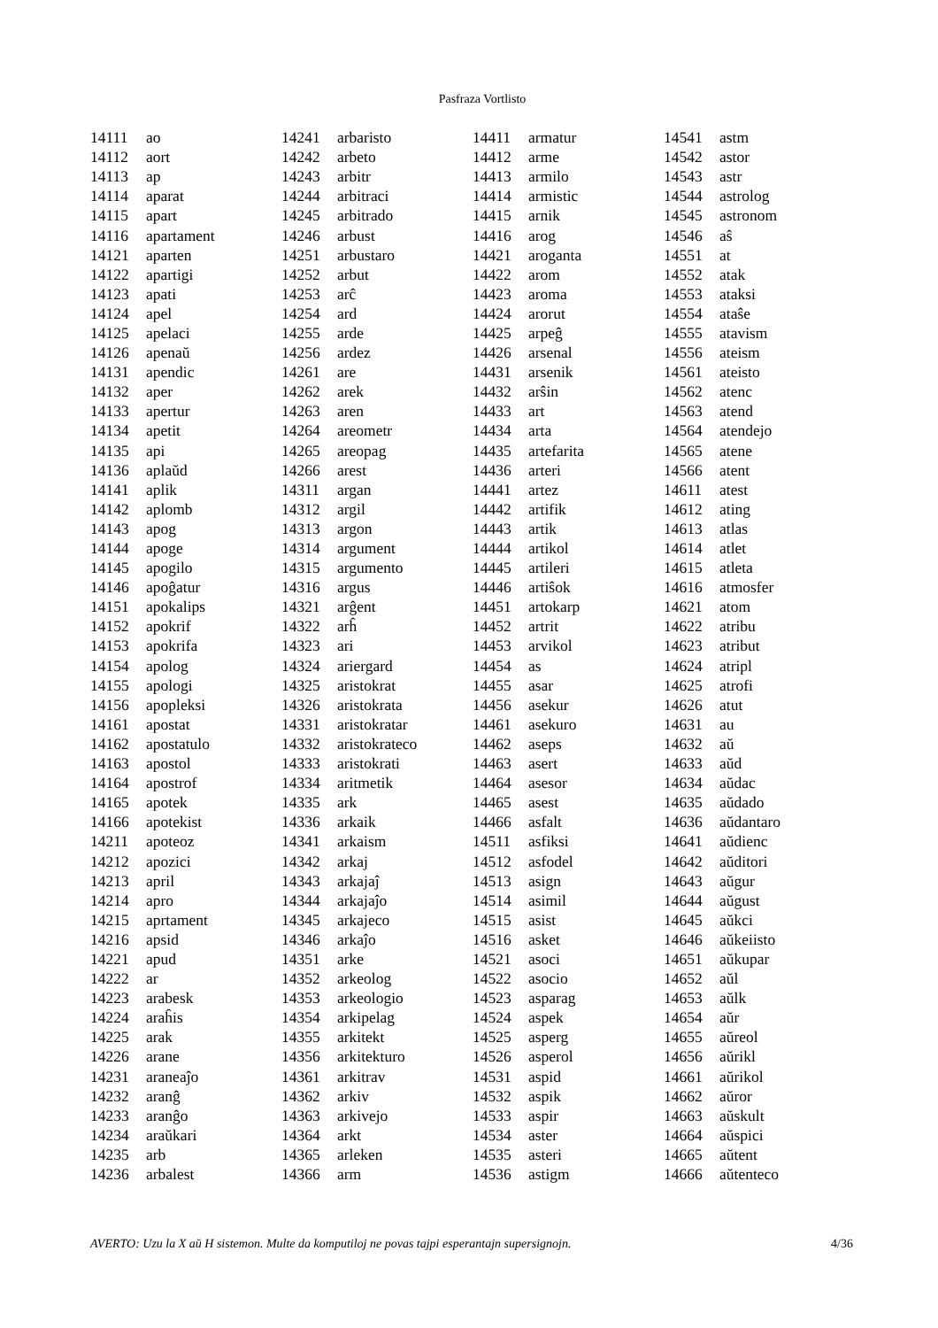Pasfraza Vortlisto
| 14111 | ao |
| 14112 | aort |
| 14113 | ap |
| 14114 | aparat |
| 14115 | apart |
| 14116 | apartament |
| 14121 | aparten |
| 14122 | apartigi |
| 14123 | apati |
| 14124 | apel |
| 14125 | apelaci |
| 14126 | apenaŭ |
| 14131 | apendic |
| 14132 | aper |
| 14133 | apertur |
| 14134 | apetit |
| 14135 | api |
| 14136 | aplaŭd |
| 14141 | aplik |
| 14142 | aplomb |
| 14143 | apog |
| 14144 | apoge |
| 14145 | apogilo |
| 14146 | apoĝatur |
| 14151 | apokalips |
| 14152 | apokrif |
| 14153 | apokrifa |
| 14154 | apolog |
| 14155 | apologi |
| 14156 | apopleksi |
| 14161 | apostat |
| 14162 | apostatulo |
| 14163 | apostol |
| 14164 | apostrof |
| 14165 | apotek |
| 14166 | apotekist |
| 14211 | apoteoz |
| 14212 | apozici |
| 14213 | april |
| 14214 | apro |
| 14215 | aprtament |
| 14216 | apsid |
| 14221 | apud |
| 14222 | ar |
| 14223 | arabesk |
| 14224 | araĥis |
| 14225 | arak |
| 14226 | arane |
| 14231 | araneaĵo |
| 14232 | aranĝ |
| 14233 | aranĝo |
| 14234 | araŭkari |
| 14235 | arb |
| 14236 | arbalest |
| 14241 | arbaristo |
| 14242 | arbeto |
| 14243 | arbitr |
| 14244 | arbitraci |
| 14245 | arbitrado |
| 14246 | arbust |
| 14251 | arbustaro |
| 14252 | arbut |
| 14253 | arĉ |
| 14254 | ard |
| 14255 | arde |
| 14256 | ardez |
| 14261 | are |
| 14262 | arek |
| 14263 | aren |
| 14264 | areometr |
| 14265 | areopag |
| 14266 | arest |
| 14311 | argan |
| 14312 | argil |
| 14313 | argon |
| 14314 | argument |
| 14315 | argumento |
| 14316 | argus |
| 14321 | arĝent |
| 14322 | arĥ |
| 14323 | ari |
| 14324 | ariergard |
| 14325 | aristokrat |
| 14326 | aristokrata |
| 14331 | aristokratar |
| 14332 | aristokrateco |
| 14333 | aristokrati |
| 14334 | aritmetik |
| 14335 | ark |
| 14336 | arkaik |
| 14341 | arkaism |
| 14342 | arkaj |
| 14343 | arkajaĵ |
| 14344 | arkajaĵo |
| 14345 | arkajeco |
| 14346 | arkaĵo |
| 14351 | arke |
| 14352 | arkeolog |
| 14353 | arkeologio |
| 14354 | arkipelag |
| 14355 | arkitekt |
| 14356 | arkitekturo |
| 14361 | arkitrav |
| 14362 | arkiv |
| 14363 | arkivejo |
| 14364 | arkt |
| 14365 | arleken |
| 14366 | arm |
| 14411 | armatur |
| 14412 | arme |
| 14413 | armilo |
| 14414 | armistic |
| 14415 | arnik |
| 14416 | arog |
| 14421 | aroganta |
| 14422 | arom |
| 14423 | aroma |
| 14424 | arorut |
| 14425 | arpeĝ |
| 14426 | arsenal |
| 14431 | arsenik |
| 14432 | arŝin |
| 14433 | art |
| 14434 | arta |
| 14435 | artefarita |
| 14436 | arteri |
| 14441 | artez |
| 14442 | artifik |
| 14443 | artik |
| 14444 | artikol |
| 14445 | artileri |
| 14446 | artiŝok |
| 14451 | artokarp |
| 14452 | artrit |
| 14453 | arvikol |
| 14454 | as |
| 14455 | asar |
| 14456 | asekur |
| 14461 | asekuro |
| 14462 | aseps |
| 14463 | asert |
| 14464 | asesor |
| 14465 | asest |
| 14466 | asfalt |
| 14511 | asfiksi |
| 14512 | asfodel |
| 14513 | asign |
| 14514 | asimil |
| 14515 | asist |
| 14516 | asket |
| 14521 | asoci |
| 14522 | asocio |
| 14523 | asparag |
| 14524 | aspek |
| 14525 | asperg |
| 14526 | asperol |
| 14531 | aspid |
| 14532 | aspik |
| 14533 | aspir |
| 14534 | aster |
| 14535 | asteri |
| 14536 | astigm |
| 14541 | astm |
| 14542 | astor |
| 14543 | astr |
| 14544 | astrolog |
| 14545 | astronom |
| 14546 | aŝ |
| 14551 | at |
| 14552 | atak |
| 14553 | ataksi |
| 14554 | ataŝe |
| 14555 | atavism |
| 14556 | ateism |
| 14561 | ateisto |
| 14562 | atenc |
| 14563 | atend |
| 14564 | atendejo |
| 14565 | atene |
| 14566 | atent |
| 14611 | atest |
| 14612 | ating |
| 14613 | atlas |
| 14614 | atlet |
| 14615 | atleta |
| 14616 | atmosfer |
| 14621 | atom |
| 14622 | atribu |
| 14623 | atribut |
| 14624 | atripl |
| 14625 | atrofi |
| 14626 | atut |
| 14631 | au |
| 14632 | aŭ |
| 14633 | aŭd |
| 14634 | aŭdac |
| 14635 | aŭdado |
| 14636 | aŭdantaro |
| 14641 | aŭdienc |
| 14642 | aŭditori |
| 14643 | aŭgur |
| 14644 | aŭgust |
| 14645 | aŭkci |
| 14646 | aŭkeiisto |
| 14651 | aŭkupar |
| 14652 | aŭl |
| 14653 | aŭlk |
| 14654 | aŭr |
| 14655 | aŭreol |
| 14656 | aŭrikl |
| 14661 | aŭrikol |
| 14662 | aŭror |
| 14663 | aŭskult |
| 14664 | aŭspici |
| 14665 | aŭtent |
| 14666 | aŭtenteco |
AVERTO: Uzu la X aŭ H sistemon. Multe da komputiloj ne povas tajpi esperantajn supersignojn. 4/36